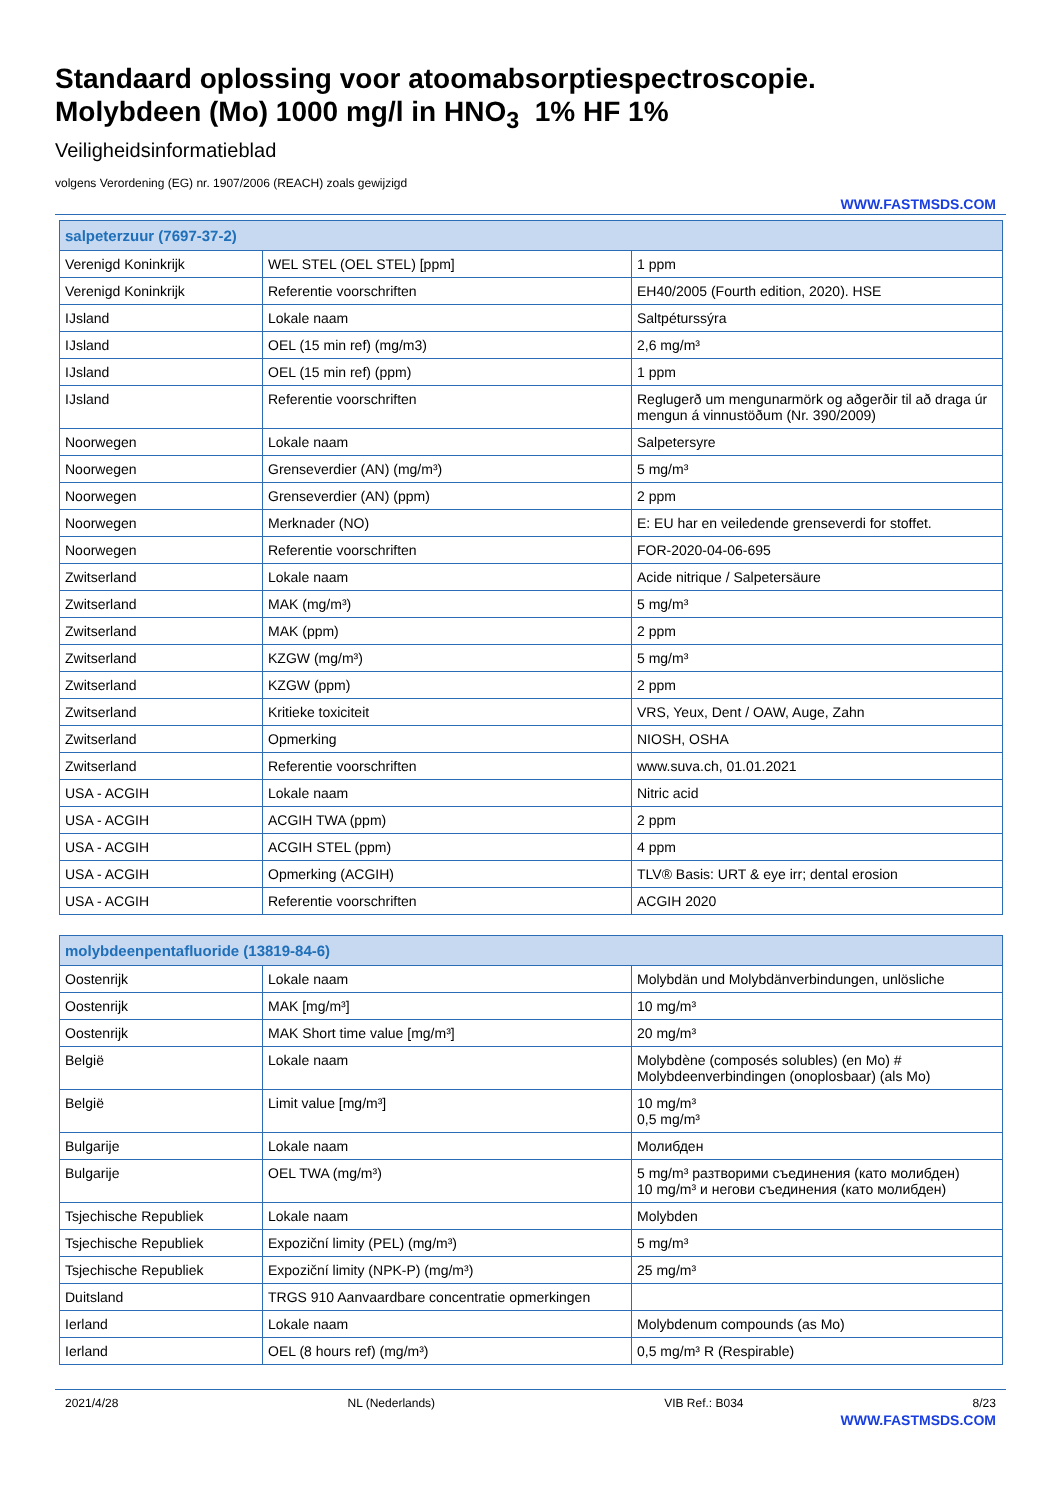Standaard oplossing voor atoomabsorptiespectroscopie.
Molybdeen (Mo) 1000 mg/l in HNO<sub>3</sub> 1% HF 1%
Veiligheidsinformatieblad
volgens Verordening (EG) nr. 1907/2006 (REACH) zoals gewijzigd
WWW.FASTMSDS.COM
| salpeterzuur (7697-37-2) | | |
| --- | --- | --- |
| Verenigd Koninkrijk | WEL STEL (OEL STEL) [ppm] | 1 ppm |
| Verenigd Koninkrijk | Referentie voorschriften | EH40/2005 (Fourth edition, 2020). HSE |
| IJsland | Lokale naam | Saltpéturssýra |
| IJsland | OEL (15 min ref) (mg/m3) | 2,6 mg/m³ |
| IJsland | OEL (15 min ref) (ppm) | 1 ppm |
| IJsland | Referentie voorschriften | Reglugerð um mengunarmörk og aðgerðir til að draga úr mengun á vinnustöðum (Nr. 390/2009) |
| Noorwegen | Lokale naam | Salpetersyre |
| Noorwegen | Grenseverdier (AN) (mg/m³) | 5 mg/m³ |
| Noorwegen | Grenseverdier (AN) (ppm) | 2 ppm |
| Noorwegen | Merknader (NO) | E: EU har en veiledende grenseverdi for stoffet. |
| Noorwegen | Referentie voorschriften | FOR-2020-04-06-695 |
| Zwitserland | Lokale naam | Acide nitrique / Salpetersäure |
| Zwitserland | MAK (mg/m³) | 5 mg/m³ |
| Zwitserland | MAK (ppm) | 2 ppm |
| Zwitserland | KZGW (mg/m³) | 5 mg/m³ |
| Zwitserland | KZGW (ppm) | 2 ppm |
| Zwitserland | Kritieke toxiciteit | VRS, Yeux, Dent / OAW, Auge, Zahn |
| Zwitserland | Opmerking | NIOSH, OSHA |
| Zwitserland | Referentie voorschriften | www.suva.ch, 01.01.2021 |
| USA - ACGIH | Lokale naam | Nitric acid |
| USA - ACGIH | ACGIH TWA (ppm) | 2 ppm |
| USA - ACGIH | ACGIH STEL (ppm) | 4 ppm |
| USA - ACGIH | Opmerking (ACGIH) | TLV® Basis: URT & eye irr; dental erosion |
| USA - ACGIH | Referentie voorschriften | ACGIH 2020 |
| molybdeenpentafluoride (13819-84-6) | | |
| --- | --- | --- |
| Oostenrijk | Lokale naam | Molybdän und Molybdänverbindungen, unlösliche |
| Oostenrijk | MAK [mg/m³] | 10 mg/m³ |
| Oostenrijk | MAK Short time value [mg/m³] | 20 mg/m³ |
| België | Lokale naam | Molybdène (composés solubles) (en Mo) # Molybdeenverbindingen (onoplosbaar) (als Mo) |
| België | Limit value [mg/m³] | 10 mg/m³ 0,5 mg/m³ |
| Bulgarije | Lokale naam | Молибден |
| Bulgarije | OEL TWA (mg/m³) | 5 mg/m³ разтворими съединения (като молибден) 10 mg/m³ и негови съединения (като молибден) |
| Tsjechische Republiek | Lokale naam | Molybden |
| Tsjechische Republiek | Expoziční limity (PEL) (mg/m³) | 5 mg/m³ |
| Tsjechische Republiek | Expoziční limity (NPK-P) (mg/m³) | 25 mg/m³ |
| Duitsland | TRGS 910 Aanvaardbare concentratie opmerkingen | |
| Ierland | Lokale naam | Molybdenum compounds (as Mo) |
| Ierland | OEL (8 hours ref) (mg/m³) | 0,5 mg/m³ R (Respirable) |
2021/4/28 NL (Nederlands) VIB Ref.: B034 8/23
WWW.FASTMSDS.COM